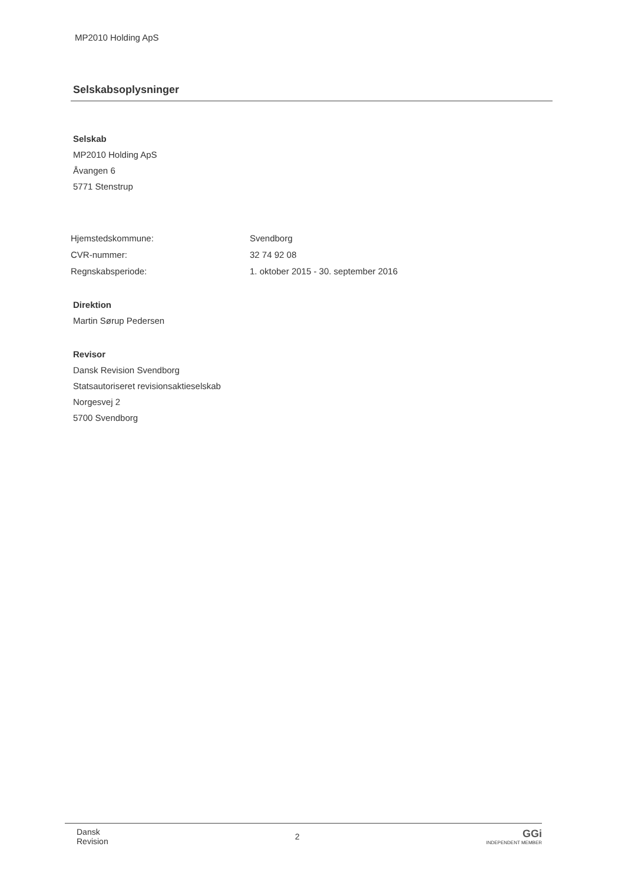MP2010 Holding ApS
Selskabsoplysninger
Selskab
MP2010 Holding ApS
Åvangen 6
5771 Stenstrup
| Hjemstedskommune: | Svendborg |
| CVR-nummer: | 32 74 92 08 |
| Regnskabsperiode: | 1. oktober 2015 - 30. september 2016 |
Direktion
Martin Sørup Pedersen
Revisor
Dansk Revision Svendborg
Statsautoriseret revisionsaktieselskab
Norgesvej 2
5700 Svendborg
Dansk
Revision
2
GGi
INDEPENDENT MEMBER